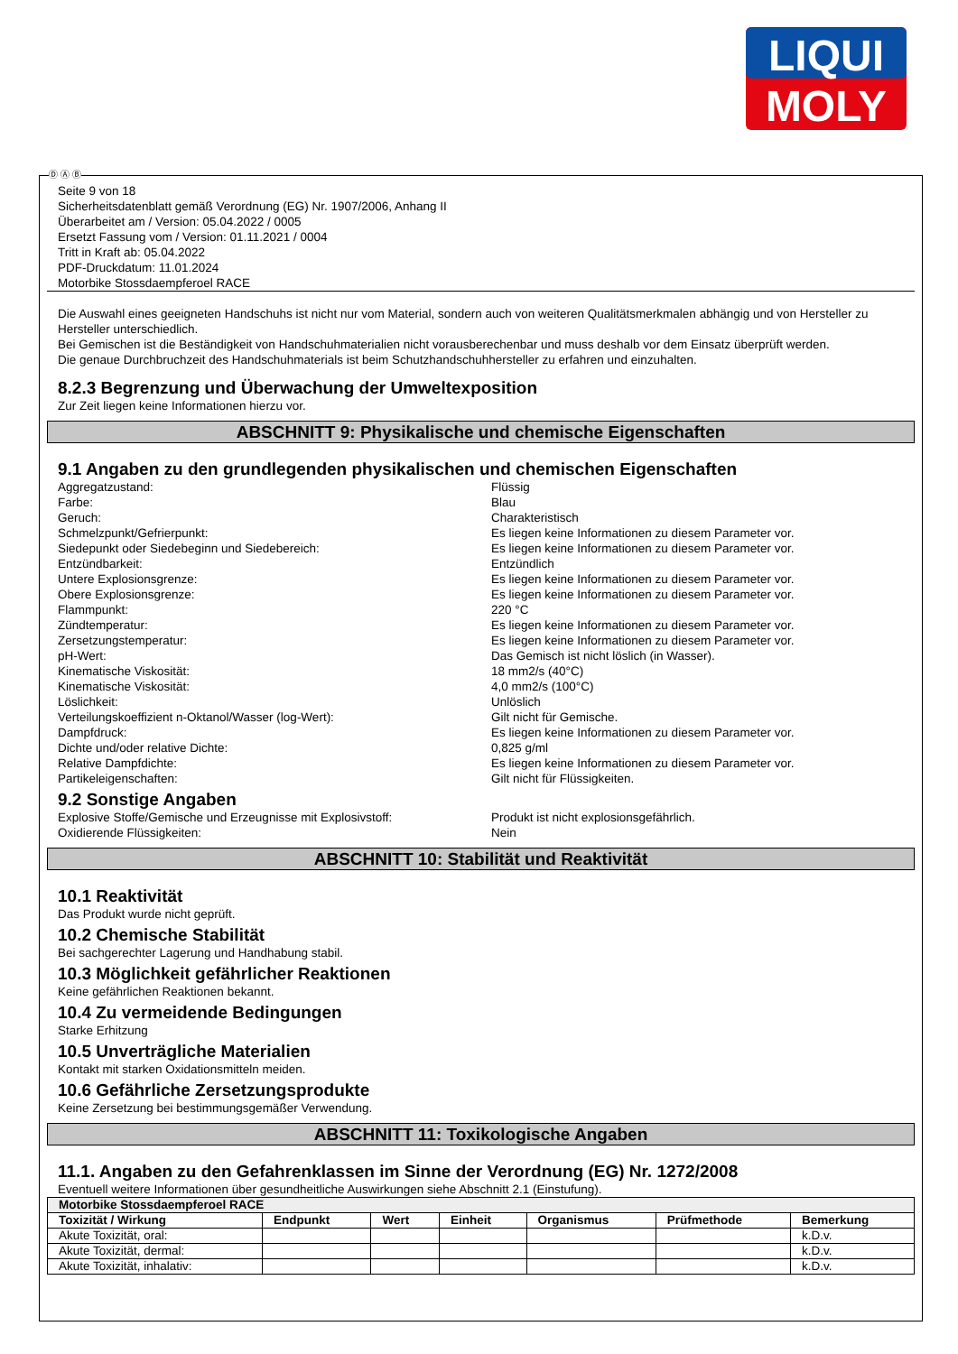LIQUI
MOLY
Ⓓ Ⓐ Ⓑ
Seite 9 von 18
Sicherheitsdatenblatt gemäß Verordnung (EG) Nr. 1907/2006, Anhang II
Überarbeitet am / Version: 05.04.2022 / 0005
Ersetzt Fassung vom / Version: 01.11.2021 / 0004
Tritt in Kraft ab: 05.04.2022
PDF-Druckdatum: 11.01.2024
Motorbike Stossdaempferoel RACE
Die Auswahl eines geeigneten Handschuhs ist nicht nur vom Material, sondern auch von weiteren Qualitätsmerkmalen abhängig und von Hersteller zu Hersteller unterschiedlich.
Bei Gemischen ist die Beständigkeit von Handschuhmaterialien nicht vorausberechenbar und muss deshalb vor dem Einsatz überprüft werden.
Die genaue Durchbruchzeit des Handschuhmaterials ist beim Schutzhandschuhhersteller zu erfahren und einzuhalten.
8.2.3 Begrenzung und Überwachung der Umweltexposition
Zur Zeit liegen keine Informationen hierzu vor.
ABSCHNITT 9: Physikalische und chemische Eigenschaften
9.1 Angaben zu den grundlegenden physikalischen und chemischen Eigenschaften
Aggregatzustand: Flüssig
Farbe: Blau
Geruch: Charakteristisch
Schmelzpunkt/Gefrierpunkt: Es liegen keine Informationen zu diesem Parameter vor.
Siedepunkt oder Siedebeginn und Siedebereich: Es liegen keine Informationen zu diesem Parameter vor.
Entzündbarkeit: Entzündlich
Untere Explosionsgrenze: Es liegen keine Informationen zu diesem Parameter vor.
Obere Explosionsgrenze: Es liegen keine Informationen zu diesem Parameter vor.
Flammpunkt: 220 °C
Zündtemperatur: Es liegen keine Informationen zu diesem Parameter vor.
Zersetzungstemperatur: Es liegen keine Informationen zu diesem Parameter vor.
pH-Wert: Das Gemisch ist nicht löslich (in Wasser).
Kinematische Viskosität: 18 mm2/s (40°C)
Kinematische Viskosität: 4,0 mm2/s (100°C)
Löslichkeit: Unlöslich
Verteilungskoeffizient n-Oktanol/Wasser (log-Wert): Gilt nicht für Gemische.
Dampfdruck: Es liegen keine Informationen zu diesem Parameter vor.
Dichte und/oder relative Dichte: 0,825 g/ml
Relative Dampfdichte: Es liegen keine Informationen zu diesem Parameter vor.
Partikeleigenschaften: Gilt nicht für Flüssigkeiten.
9.2 Sonstige Angaben
Explosive Stoffe/Gemische und Erzeugnisse mit Explosivstoff: Produkt ist nicht explosionsgefährlich.
Oxidierende Flüssigkeiten: Nein
ABSCHNITT 10: Stabilität und Reaktivität
10.1 Reaktivität
Das Produkt wurde nicht geprüft.
10.2 Chemische Stabilität
Bei sachgerechter Lagerung und Handhabung stabil.
10.3 Möglichkeit gefährlicher Reaktionen
Keine gefährlichen Reaktionen bekannt.
10.4 Zu vermeidende Bedingungen
Starke Erhitzung
10.5 Unverträgliche Materialien
Kontakt mit starken Oxidationsmitteln meiden.
10.6 Gefährliche Zersetzungsprodukte
Keine Zersetzung bei bestimmungsgemäßer Verwendung.
ABSCHNITT 11: Toxikologische Angaben
11.1. Angaben zu den Gefahrenklassen im Sinne der Verordnung (EG) Nr. 1272/2008
Eventuell weitere Informationen über gesundheitliche Auswirkungen siehe Abschnitt 2.1 (Einstufung).
| Motorbike Stossdaempferoel RACE | | | | | | |
| --- | --- | --- | --- | --- | --- | --- |
| Toxizität / Wirkung | Endpunkt | Wert | Einheit | Organismus | Prüfmethode | Bemerkung |
| Akute Toxizität, oral: | | | | | | k.D.v. |
| Akute Toxizität, dermal: | | | | | | k.D.v. |
| Akute Toxizität, inhalativ: | | | | | | k.D.v. |